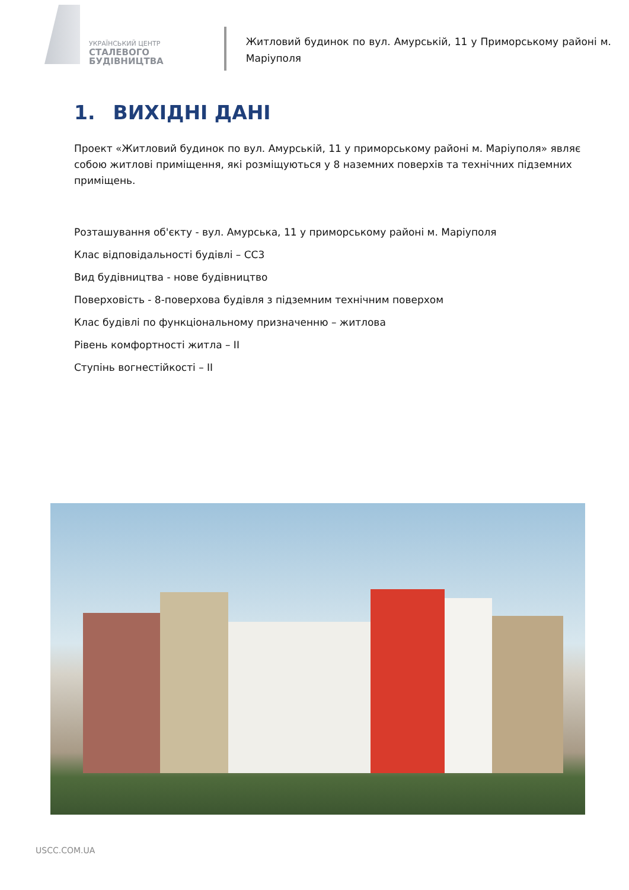УКРАЇНСЬКИЙ ЦЕНТР
СТАЛЕВОГО
БУДІВНИЦТВА
Житловий будинок по вул. Амурській, 11 у Приморському районі м. Маріуполя
1. ВИХІДНІ ДАНІ
Проект «Житловий будинок по вул. Амурській, 11 у приморському районі м. Маріуполя» являє собою житлові приміщення, які розміщуються у 8 наземних поверхів та технічних підземних приміщень.
Розташування об'єкту - вул. Амурська, 11 у приморському районі м. Маріуполя
Клас відповідальності будівлі – СС3
Вид будівництва - нове будівництво
Поверховість - 8-поверхова будівля з підземним технічним поверхом
Клас будівлі по функціональному призначенню – житлова
Рівень комфортності житла – ІІ
Ступінь вогнестійкості – ІІ
USCC.COM.UA